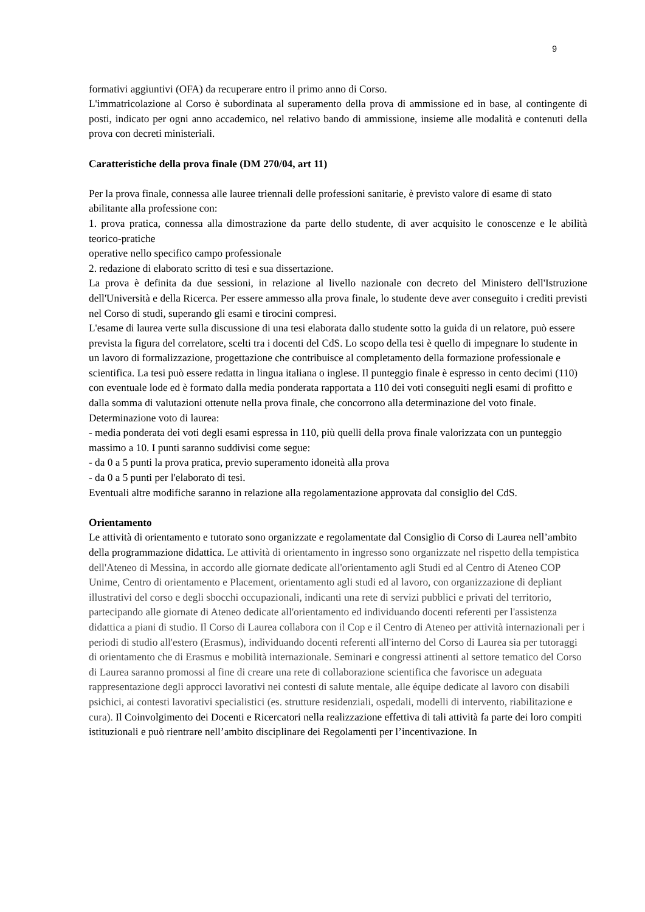9
formativi aggiuntivi (OFA) da recuperare entro il primo anno di Corso.
L'immatricolazione al Corso è subordinata al superamento della prova di ammissione ed in base, al contingente di posti, indicato per ogni anno accademico, nel relativo bando di ammissione, insieme alle modalità e contenuti della prova con decreti ministeriali.
Caratteristiche della prova finale (DM 270/04, art 11)
Per la prova finale, connessa alle lauree triennali delle professioni sanitarie, è previsto valore di esame di stato abilitante alla professione con:
1. prova pratica, connessa alla dimostrazione da parte dello studente, di aver acquisito le conoscenze e le abilità teorico-pratiche
operative nello specifico campo professionale
2. redazione di elaborato scritto di tesi e sua dissertazione.
La prova è definita da due sessioni, in relazione al livello nazionale con decreto del Ministero dell'Istruzione dell'Università e della Ricerca. Per essere ammesso alla prova finale, lo studente deve aver conseguito i crediti previsti nel Corso di studi, superando gli esami e tirocini compresi.
L'esame di laurea verte sulla discussione di una tesi elaborata dallo studente sotto la guida di un relatore, può essere prevista la figura del correlatore, scelti tra i docenti del CdS. Lo scopo della tesi è quello di impegnare lo studente in un lavoro di formalizzazione, progettazione che contribuisce al completamento della formazione professionale e scientifica. La tesi può essere redatta in lingua italiana o inglese. Il punteggio finale è espresso in cento decimi (110) con eventuale lode ed è formato dalla media ponderata rapportata a 110 dei voti conseguiti negli esami di profitto e dalla somma di valutazioni ottenute nella prova finale, che concorrono alla determinazione del voto finale.
Determinazione voto di laurea:
- media ponderata dei voti degli esami espressa in 110, più quelli della prova finale valorizzata con un punteggio massimo a 10. I punti saranno suddivisi come segue:
- da 0 a 5 punti la prova pratica, previo superamento idoneità alla prova
- da 0 a 5 punti per l'elaborato di tesi.
Eventuali altre modifiche saranno in relazione alla regolamentazione approvata dal consiglio del CdS.
Orientamento
Le attività di orientamento e tutorato sono organizzate e regolamentate dal Consiglio di Corso di Laurea nell’ambito della programmazione didattica. Le attività di orientamento in ingresso sono organizzate nel rispetto della tempistica dell'Ateneo di Messina, in accordo alle giornate dedicate all'orientamento agli Studi ed al Centro di Ateneo COP Unime, Centro di orientamento e Placement, orientamento agli studi ed al lavoro, con organizzazione di depliant illustrativi del corso e degli sbocchi occupazionali, indicanti una rete di servizi pubblici e privati del territorio, partecipando alle giornate di Ateneo dedicate all'orientamento ed individuando docenti referenti per l'assistenza didattica a piani di studio. Il Corso di Laurea collabora con il Cop e il Centro di Ateneo per attività internazionali per i periodi di studio all'estero (Erasmus), individuando docenti referenti all'interno del Corso di Laurea sia per tutoraggi di orientamento che di Erasmus e mobilità internazionale. Seminari e congressi attinenti al settore tematico del Corso di Laurea saranno promossi al fine di creare una rete di collaborazione scientifica che favorisce un adeguata rappresentazione degli approcci lavorativi nei contesti di salute mentale, alle équipe dedicate al lavoro con disabili psichici, ai contesti lavorativi specialistici (es. strutture residenziali, ospedali, modelli di intervento, riabilitazione e cura). Il Coinvolgimento dei Docenti e Ricercatori nella realizzazione effettiva di tali attività fa parte dei loro compiti istituzionali e può rientrare nell’ambito disciplinare dei Regolamenti per l’incentivazione. In